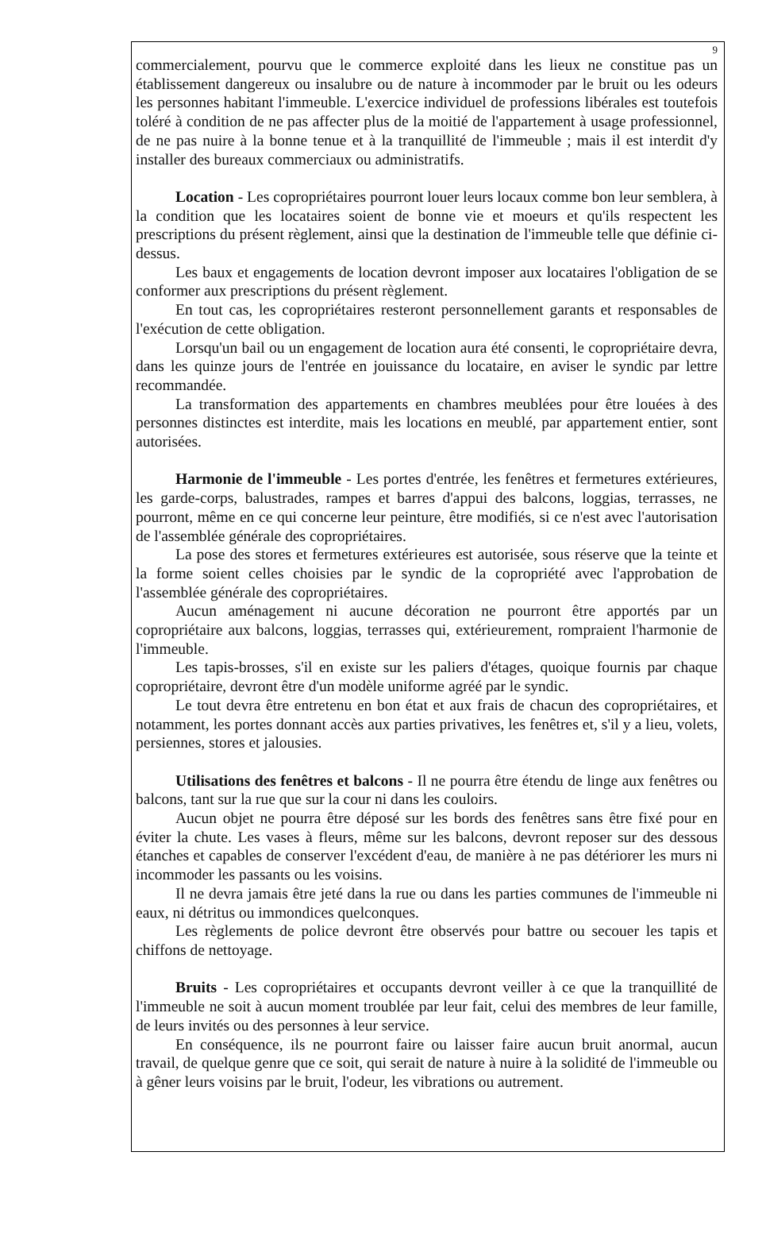9
commercialement, pourvu que le commerce exploité dans les lieux ne constitue pas un établissement dangereux ou insalubre ou de nature à incommoder par le bruit ou les odeurs les personnes habitant l'immeuble. L'exercice individuel de professions libérales est toutefois toléré à condition de ne pas affecter plus de la moitié de l'appartement à usage professionnel, de ne pas nuire à la bonne tenue et à la tranquillité de l'immeuble ; mais il est interdit d'y installer des bureaux commerciaux ou administratifs.
Location - Les copropriétaires pourront louer leurs locaux comme bon leur semblera, à la condition que les locataires soient de bonne vie et moeurs et qu'ils respectent les prescriptions du présent règlement, ainsi que la destination de l'immeuble telle que définie ci-dessus.
Les baux et engagements de location devront imposer aux locataires l'obligation de se conformer aux prescriptions du présent règlement.
En tout cas, les copropriétaires resteront personnellement garants et responsables de l'exécution de cette obligation.
Lorsqu'un bail ou un engagement de location aura été consenti, le copropriétaire devra, dans les quinze jours de l'entrée en jouissance du locataire, en aviser le syndic par lettre recommandée.
La transformation des appartements en chambres meublées pour être louées à des personnes distinctes est interdite, mais les locations en meublé, par appartement entier, sont autorisées.
Harmonie de l'immeuble - Les portes d'entrée, les fenêtres et fermetures extérieures, les garde-corps, balustrades, rampes et barres d'appui des balcons, loggias, terrasses, ne pourront, même en ce qui concerne leur peinture, être modifiés, si ce n'est avec l'autorisation de l'assemblée générale des copropriétaires.
La pose des stores et fermetures extérieures est autorisée, sous réserve que la teinte et la forme soient celles choisies par le syndic de la copropriété avec l'approbation de l'assemblée générale des copropriétaires.
Aucun aménagement ni aucune décoration ne pourront être apportés par un copropriétaire aux balcons, loggias, terrasses qui, extérieurement, rompraient l'harmonie de l'immeuble.
Les tapis-brosses, s'il en existe sur les paliers d'étages, quoique fournis par chaque copropriétaire, devront être d'un modèle uniforme agréé par le syndic.
Le tout devra être entretenu en bon état et aux frais de chacun des copropriétaires, et notamment, les portes donnant accès aux parties privatives, les fenêtres et, s'il y a lieu, volets, persiennes, stores et jalousies.
Utilisations des fenêtres et balcons - Il ne pourra être étendu de linge aux fenêtres ou balcons, tant sur la rue que sur la cour ni dans les couloirs.
Aucun objet ne pourra être déposé sur les bords des fenêtres sans être fixé pour en éviter la chute. Les vases à fleurs, même sur les balcons, devront reposer sur des dessous étanches et capables de conserver l'excédent d'eau, de manière à ne pas détériorer les murs ni incommoder les passants ou les voisins.
Il ne devra jamais être jeté dans la rue ou dans les parties communes de l'immeuble ni eaux, ni détritus ou immondices quelconques.
Les règlements de police devront être observés pour battre ou secouer les tapis et chiffons de nettoyage.
Bruits - Les copropriétaires et occupants devront veiller à ce que la tranquillité de l'immeuble ne soit à aucun moment troublée par leur fait, celui des membres de leur famille, de leurs invités ou des personnes à leur service.
En conséquence, ils ne pourront faire ou laisser faire aucun bruit anormal, aucun travail, de quelque genre que ce soit, qui serait de nature à nuire à la solidité de l'immeuble ou à gêner leurs voisins par le bruit, l'odeur, les vibrations ou autrement.